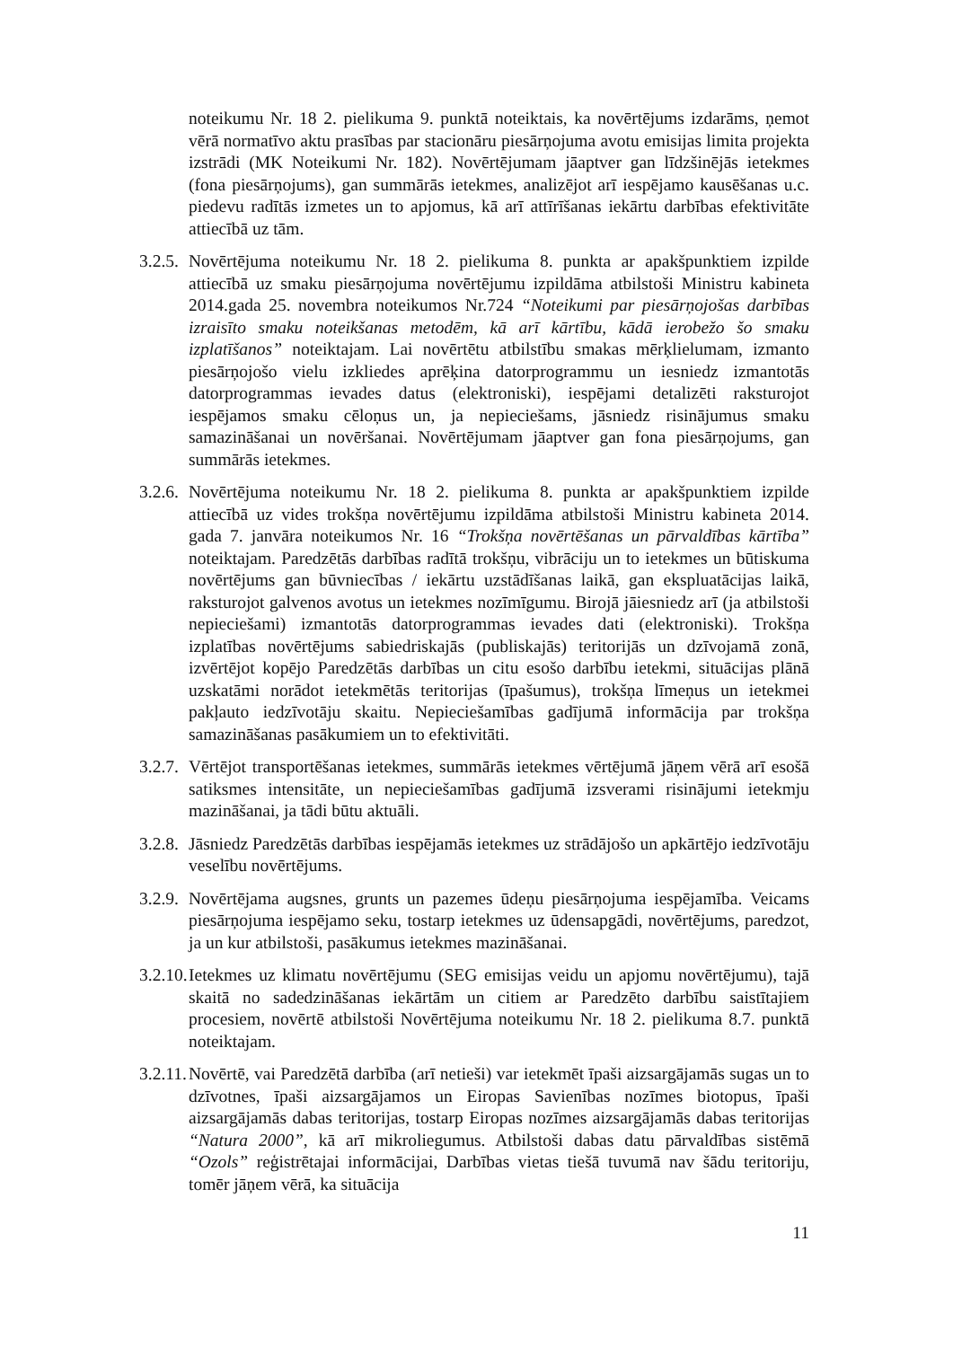noteikumu Nr. 18 2. pielikuma 9. punktā noteiktais, ka novērtējums izdarāms, ņemot vērā normatīvo aktu prasības par stacionāru piesārņojuma avotu emisijas limita projekta izstrādi (MK Noteikumi Nr. 182). Novērtējumam jāaptver gan līdzšinējās ietekmes (fona piesārņojums), gan summārās ietekmes, analizējot arī iespējamo kausēšanas u.c. piedevu radītās izmetes un to apjomus, kā arī attīrīšanas iekārtu darbības efektivitāte attiecībā uz tām.
3.2.5.
Novērtējuma noteikumu Nr. 18 2. pielikuma 8. punkta ar apakšpunktiem izpilde attiecībā uz smaku piesārņojuma novērtējumu izpildāma atbilstoši Ministru kabineta 2014.gada 25. novembra noteikumos Nr.724 “Noteikumi par piesārņojošas darbības izraisīto smaku noteikšanas metodēm, kā arī kārtību, kādā ierobežo šo smaku izplatīšanos” noteiktajam. Lai novērtētu atbilstību smakas mērķlielumam, izmanto piesārņojošo vielu izkliedes aprēķina datorprogrammu un iesniedz izmantotās datorprogrammas ievades datus (elektroniski), iespējami detalizēti raksturojot iespējamos smaku cēloņus un, ja nepieciešams, jāsniedz risinājumus smaku samazināšanai un novēršanai. Novērtējumam jāaptver gan fona piesārņojums, gan summārās ietekmes.
3.2.6.
Novērtējuma noteikumu Nr. 18 2. pielikuma 8. punkta ar apakšpunktiem izpilde attiecībā uz vides trokšņa novērtējumu izpildāma atbilstoši Ministru kabineta 2014. gada 7. janvāra noteikumos Nr. 16 “Trokšņa novērtēšanas un pārvaldības kārtība” noteiktajam. Paredzētās darbības radītā trokšņu, vibrāciju un to ietekmes un būtiskuma novērtējums gan būvniecības / iekārtu uzstādīšanas laikā, gan ekspluatācijas laikā, raksturojot galvenos avotus un ietekmes nozīmīgumu. Birojā jāiesniedz arī (ja atbilstoši nepieciešami) izmantotās datorprogrammas ievades dati (elektroniski). Trokšņa izplatības novērtējums sabiedriskajās (publiskajās) teritorijās un dzīvojamā zonā, izvērtējot kopējo Paredzētās darbības un citu esošo darbību ietekmi, situācijas plānā uzskatāmi norādot ietekmētās teritorijas (īpašumus), trokšņa līmeņus un ietekmei pakļauto iedzīvotāju skaitu. Nepieciešamības gadījumā informācija par trokšņa samazināšanas pasākumiem un to efektivitāti.
3.2.7.
Vērtējot transportēšanas ietekmes, summārās ietekmes vērtējumā jāņem vērā arī esošā satiksmes intensitāte, un nepieciešamības gadījumā izsverami risinājumi ietekmju mazināšanai, ja tādi būtu aktuāli.
3.2.8.
Jāsniedz Paredzētās darbības iespējamās ietekmes uz strādājošo un apkārtējo iedzīvotāju veselību novērtējums.
3.2.9.
Novērtējama augsnes, grunts un pazemes ūdeņu piesārņojuma iespējamība. Veicams piesārņojuma iespējamo seku, tostarp ietekmes uz ūdensapgādi, novērtējums, paredzot, ja un kur atbilstoši, pasākumus ietekmes mazināšanai.
3.2.10.
Ietekmes uz klimatu novērtējumu (SEG emisijas veidu un apjomu novērtējumu), tajā skaitā no sadedzināšanas iekārtām un citiem ar Paredzēto darbību saistītajiem procesiem, novērtē atbilstoši Novērtējuma noteikumu Nr. 18 2. pielikuma 8.7. punktā noteiktajam.
3.2.11.
Novērtē, vai Paredzētā darbība (arī netieši) var ietekmēt īpaši aizsargājamās sugas un to dzīvotnes, īpaši aizsargājamos un Eiropas Savienības nozīmes biotopus, īpaši aizsargājamās dabas teritorijas, tostarp Eiropas nozīmes aizsargājamās dabas teritorijas “Natura 2000”, kā arī mikroliegumus. Atbilstoši dabas datu pārvaldības sistēmā “Ozols” reģistrētajai informācijai, Darbības vietas tiešā tuvumā nav šādu teritoriju, tomēr jāņem vērā, ka situācija
11